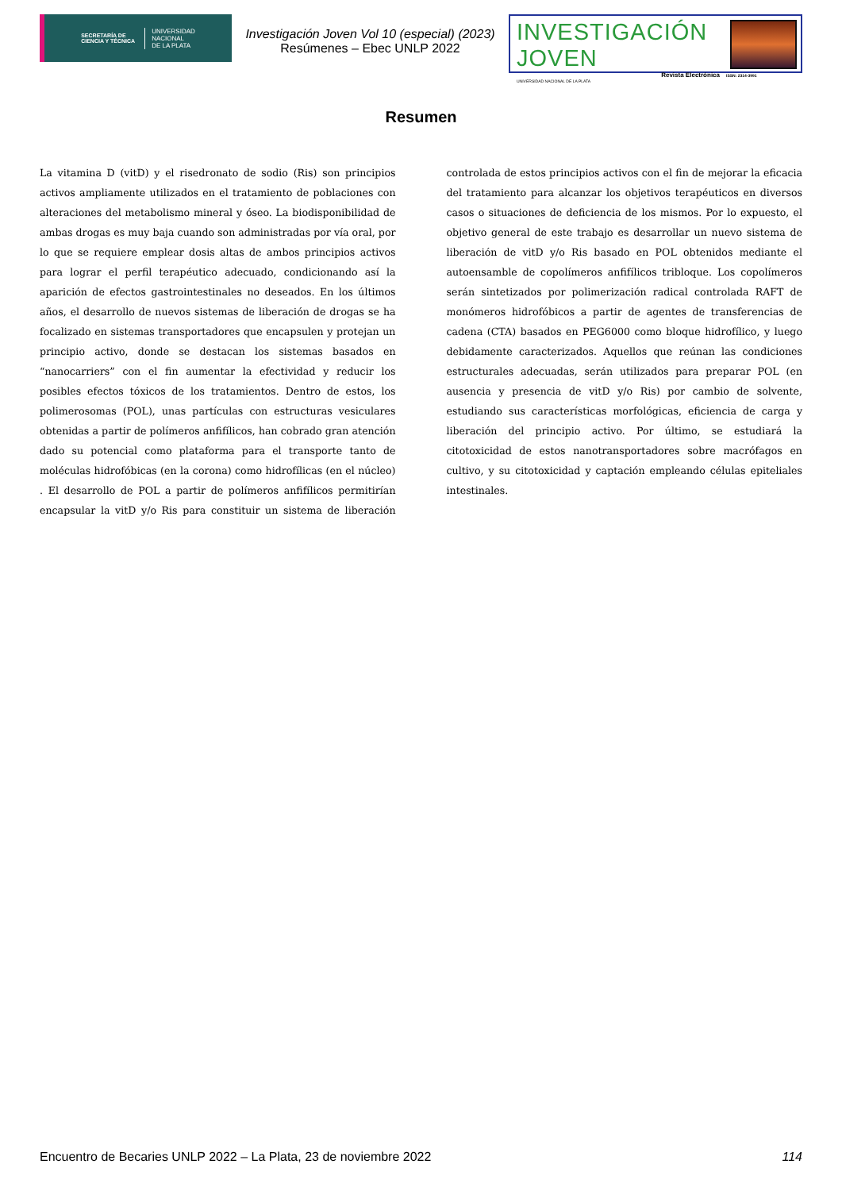SECRETARÍA DE
CIENCIA Y TÉCNICA
UNIVERSIDAD
NACIONAL
DE LA PLATA
Investigación Joven Vol 10 (especial) (2023)
Resúmenes – Ebec UNLP 2022
INVESTIGACIÓN JOVEN
Revista Electrónica
UNIVERSIDAD NACIONAL DE LA PLATA
ISSN: 2314-3991
Resumen
La vitamina D (vitD) y el risedronato de sodio (Ris) son principios activos ampliamente utilizados en el tratamiento de poblaciones con alteraciones del metabolismo mineral y óseo. La biodisponibilidad de ambas drogas es muy baja cuando son administradas por vía oral, por lo que se requiere emplear dosis altas de ambos principios activos para lograr el perfil terapéutico adecuado, condicionando así la aparición de efectos gastrointestinales no deseados. En los últimos años, el desarrollo de nuevos sistemas de liberación de drogas se ha focalizado en sistemas transportadores que encapsulen y protejan un principio activo, donde se destacan los sistemas basados en “nanocarriers” con el fin aumentar la efectividad y reducir los posibles efectos tóxicos de los tratamientos. Dentro de estos, los polimerosomas (POL), unas partículas con estructuras vesiculares obtenidas a partir de polímeros anfifílicos, han cobrado gran atención dado su potencial como plataforma para el transporte tanto de moléculas hidrofóbicas (en la corona) como hidrofílicas (en el núcleo) . El desarrollo de POL a partir de polímeros anfifílicos permitirían encapsular la vitD y/o Ris para constituir un sistema de liberación controlada de estos principios activos con el fin de mejorar la eficacia del tratamiento para alcanzar los objetivos terapéuticos en diversos casos o situaciones de deficiencia de los mismos. Por lo expuesto, el objetivo general de este trabajo es desarrollar un nuevo sistema de liberación de vitD y/o Ris basado en POL obtenidos mediante el autoensamble de copolímeros anfifílicos tribloque. Los copolímeros serán sintetizados por polimerización radical controlada RAFT de monómeros hidrofóbicos a partir de agentes de transferencias de cadena (CTA) basados en PEG6000 como bloque hidrofílico, y luego debidamente caracterizados. Aquellos que reúnan las condiciones estructurales adecuadas, serán utilizados para preparar POL (en ausencia y presencia de vitD y/o Ris) por cambio de solvente, estudiando sus características morfológicas, eficiencia de carga y liberación del principio activo. Por último, se estudiará la citotoxicidad de estos nanotransportadores sobre macrófagos en cultivo, y su citotoxicidad y captación empleando células epiteliales intestinales.
Encuentro de Becaries UNLP 2022 – La Plata, 23 de noviembre 2022 114